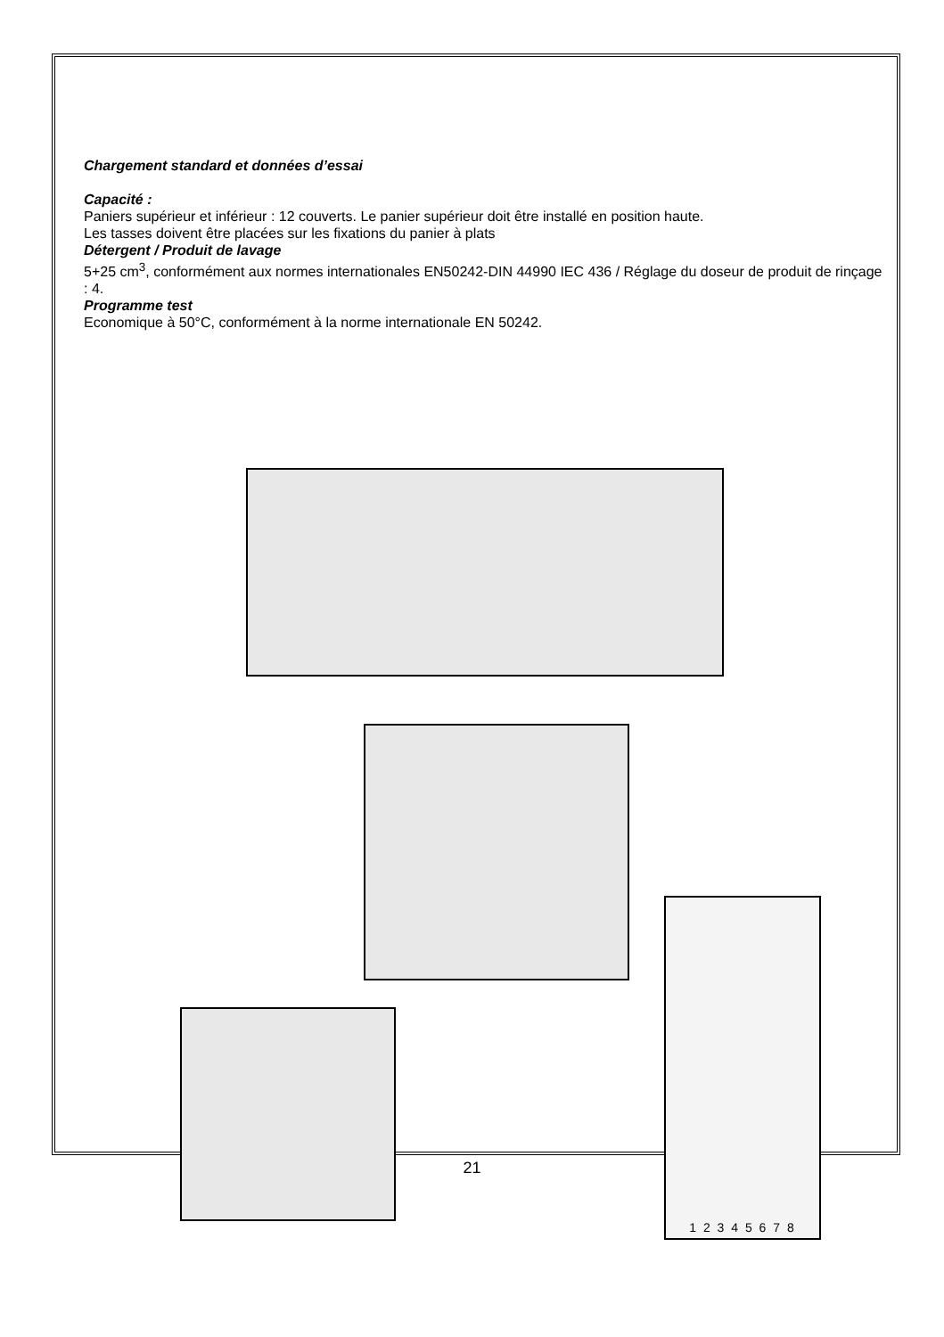Chargement standard et données d’essai
Capacité :
Paniers supérieur et inférieur : 12 couverts. Le panier supérieur doit être installé en position haute.
Les tasses doivent être placées sur les fixations du panier à plats
Détergent / Produit de lavage
5+25 cm<sup>3</sup>, conformément aux normes internationales EN50242-DIN 44990 IEC 436 / Réglage du doseur de produit de rinçage : 4.
Programme test
Economique à 50°C, conformément à la norme internationale EN 50242.
1 2 3 4 5 6 7 8
21